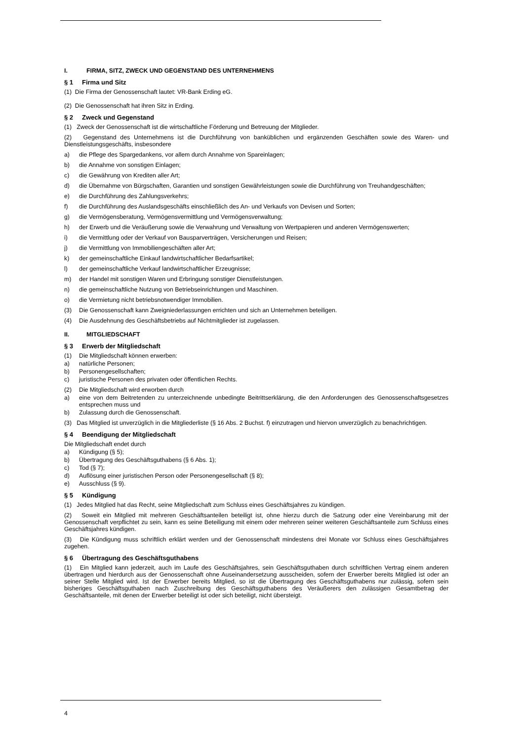I. FIRMA, SITZ, ZWECK UND GEGENSTAND DES UNTERNEHMENS
§ 1 Firma und Sitz
(1) Die Firma der Genossenschaft lautet: VR-Bank Erding eG.
(2) Die Genossenschaft hat ihren Sitz in Erding.
§ 2 Zweck und Gegenstand
(1) Zweck der Genossenschaft ist die wirtschaftliche Förderung und Betreuung der Mitglieder.
(2) Gegenstand des Unternehmens ist die Durchführung von banküblichen und ergänzenden Geschäften sowie des Waren- und Dienstleistungsgeschäfts, insbesondere
a) die Pflege des Spargedankens, vor allem durch Annahme von Spareinlagen;
b) die Annahme von sonstigen Einlagen;
c) die Gewährung von Krediten aller Art;
d) die Übernahme von Bürgschaften, Garantien und sonstigen Gewährleistungen sowie die Durchführung von Treuhandgeschäften;
e) die Durchführung des Zahlungsverkehrs;
f) die Durchführung des Auslandsgeschäfts einschließlich des An- und Verkaufs von Devisen und Sorten;
g) die Vermögensberatung, Vermögensvermittlung und Vermögensverwaltung;
h) der Erwerb und die Veräußerung sowie die Verwahrung und Verwaltung von Wertpapieren und anderen Vermögenswerten;
i) die Vermittlung oder der Verkauf von Bausparverträgen, Versicherungen und Reisen;
j) die Vermittlung von Immobiliengeschäften aller Art;
k) der gemeinschaftliche Einkauf landwirtschaftlicher Bedarfsartikel;
l) der gemeinschaftliche Verkauf landwirtschaftlicher Erzeugnisse;
m) der Handel mit sonstigen Waren und Erbringung sonstiger Dienstleistungen.
n) die gemeinschaftliche Nutzung von Betriebseinrichtungen und Maschinen.
o) die Vermietung nicht betriebsnotwendiger Immobilien.
(3) Die Genossenschaft kann Zweigniederlassungen errichten und sich an Unternehmen beteiligen.
(4) Die Ausdehnung des Geschäftsbetriebs auf Nichtmitglieder ist zugelassen.
II. MITGLIEDSCHAFT
§ 3 Erwerb der Mitgliedschaft
(1) Die Mitgliedschaft können erwerben:
a) natürliche Personen;
b) Personengesellschaften;
c) juristische Personen des privaten oder öffentlichen Rechts.
(2) Die Mitgliedschaft wird erworben durch
a) eine von dem Beitretenden zu unterzeichnende unbedingte Beitrittserklärung, die den Anforderungen des Genossenschaftsgesetzes entsprechen muss und
b) Zulassung durch die Genossenschaft.
(3) Das Mitglied ist unverzüglich in die Mitgliederliste (§ 16 Abs. 2 Buchst. f) einzutragen und hiervon unverzüglich zu benachrichtigen.
§ 4 Beendigung der Mitgliedschaft
Die Mitgliedschaft endet durch
a) Kündigung (§ 5);
b) Übertragung des Geschäftsguthabens (§ 6 Abs. 1);
c) Tod (§ 7);
d) Auflösung einer juristischen Person oder Personengesellschaft (§ 8);
e) Ausschluss (§ 9).
§ 5 Kündigung
(1) Jedes Mitglied hat das Recht, seine Mitgliedschaft zum Schluss eines Geschäftsjahres zu kündigen.
(2) Soweit ein Mitglied mit mehreren Geschäftsanteilen beteiligt ist, ohne hierzu durch die Satzung oder eine Vereinbarung mit der Genossenschaft verpflichtet zu sein, kann es seine Beteiligung mit einem oder mehreren seiner weiteren Geschäftsanteile zum Schluss eines Geschäftsjahres kündigen.
(3) Die Kündigung muss schriftlich erklärt werden und der Genossenschaft mindestens drei Monate vor Schluss eines Geschäftsjahres zugehen.
§ 6 Übertragung des Geschäftsguthabens
(1) Ein Mitglied kann jederzeit, auch im Laufe des Geschäftsjahres, sein Geschäftsguthaben durch schriftlichen Vertrag einem anderen übertragen und hierdurch aus der Genossenschaft ohne Auseinandersetzung ausscheiden, sofern der Erwerber bereits Mitglied ist oder an seiner Stelle Mitglied wird. Ist der Erwerber bereits Mitglied, so ist die Übertragung des Geschäftsguthabens nur zulässig, sofern sein bisheriges Geschäftsguthaben nach Zuschreibung des Geschäftsguthabens des Veräußerers den zulässigen Gesamtbetrag der Geschäftsanteile, mit denen der Erwerber beteiligt ist oder sich beteiligt, nicht übersteigt.
4